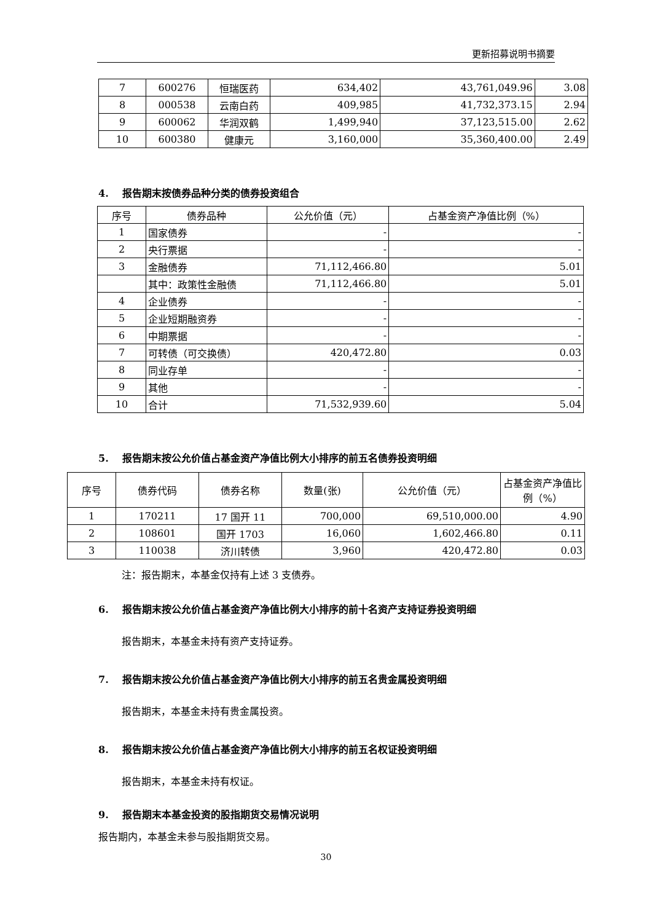更新招募说明书摘要
| 7 | 600276 | 恒瑞医药 | 634,402 | 43,761,049.96 | 3.08 |
| 8 | 000538 | 云南白药 | 409,985 | 41,732,373.15 | 2.94 |
| 9 | 600062 | 华润双鹤 | 1,499,940 | 37,123,515.00 | 2.62 |
| 10 | 600380 | 健康元 | 3,160,000 | 35,360,400.00 | 2.49 |
4. 报告期末按债券品种分类的债券投资组合
| 序号 | 债券品种 | 公允价值（元） | 占基金资产净值比例（%） |
| --- | --- | --- | --- |
| 1 | 国家债券 | - | - |
| 2 | 央行票据 | - | - |
| 3 | 金融债券 | 71,112,466.80 | 5.01 |
| | 其中：政策性金融债 | 71,112,466.80 | 5.01 |
| 4 | 企业债券 | - | - |
| 5 | 企业短期融资券 | - | - |
| 6 | 中期票据 | - | - |
| 7 | 可转债（可交换债） | 420,472.80 | 0.03 |
| 8 | 同业存单 | - | - |
| 9 | 其他 | - | - |
| 10 | 合计 | 71,532,939.60 | 5.04 |
5. 报告期末按公允价值占基金资产净值比例大小排序的前五名债券投资明细
| 序号 | 债券代码 | 债券名称 | 数量(张) | 公允价值（元） | 占基金资产净值比例（%） |
| --- | --- | --- | --- | --- | --- |
| 1 | 170211 | 17 国开 11 | 700,000 | 69,510,000.00 | 4.90 |
| 2 | 108601 | 国开 1703 | 16,060 | 1,602,466.80 | 0.11 |
| 3 | 110038 | 济川转债 | 3,960 | 420,472.80 | 0.03 |
注：报告期末，本基金仅持有上述 3 支债券。
6. 报告期末按公允价值占基金资产净值比例大小排序的前十名资产支持证券投资明细
报告期末，本基金未持有资产支持证券。
7. 报告期末按公允价值占基金资产净值比例大小排序的前五名贵金属投资明细
报告期末，本基金未持有贵金属投资。
8. 报告期末按公允价值占基金资产净值比例大小排序的前五名权证投资明细
报告期末，本基金未持有权证。
9. 报告期末本基金投资的股指期货交易情况说明
报告期内，本基金未参与股指期货交易。
30